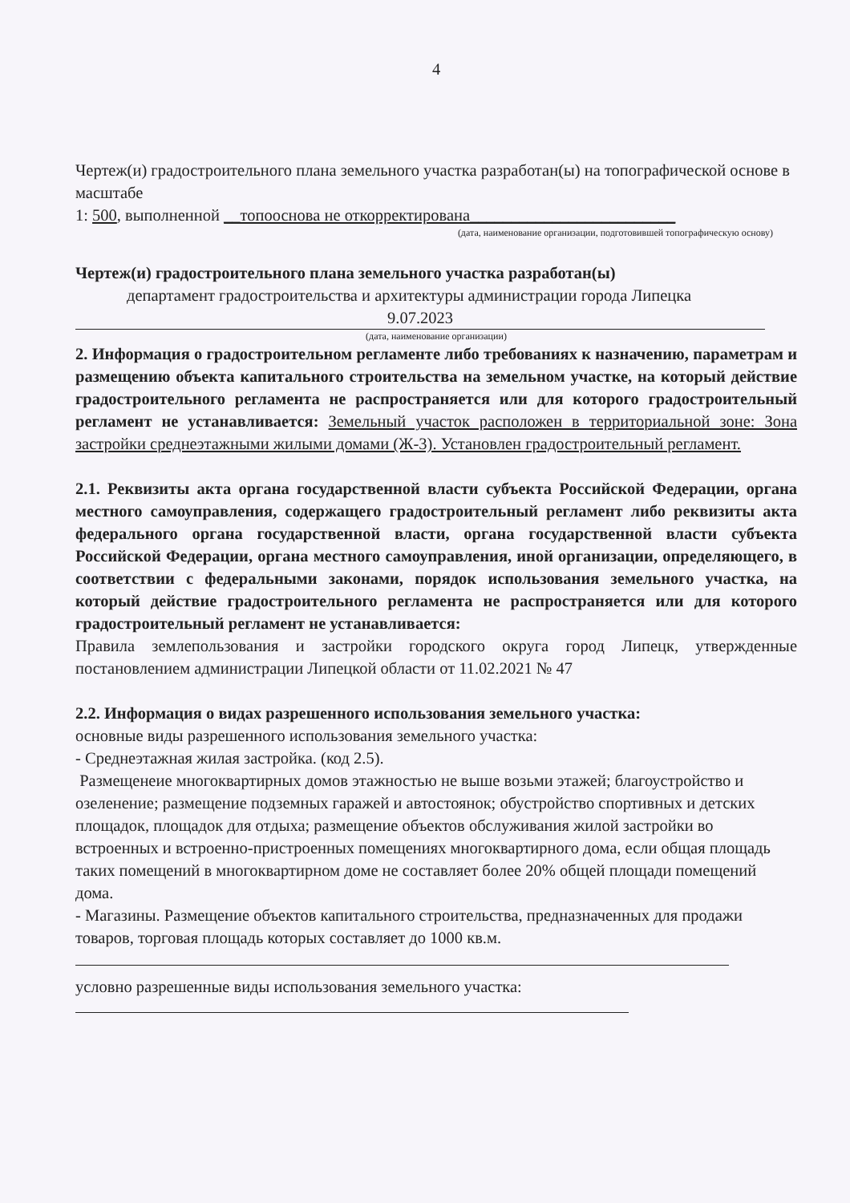4
Чертеж(и) градостроительного плана земельного участка разработан(ы) на топографической основе в масштабе
1: 500, выполненной __топооснова не откорректирована_________________________
(дата, наименование организации, подготовившей топографическую основу)
Чертеж(и) градостроительного плана земельного участка разработан(ы)
департамент градостроительства и архитектуры администрации города Липецка
9.07.2023
(дата, наименование организации)
2. Информация о градостроительном регламенте либо требованиях к назначению, параметрам и размещению объекта капитального строительства на земельном участке, на который действие градостроительного регламента не распространяется или для которого градостроительный регламент не устанавливается: Земельный участок расположен в территориальной зоне: Зона застройки среднеэтажными жилыми домами (Ж-3). Установлен градостроительный регламент.
2.1. Реквизиты акта органа государственной власти субъекта Российской Федерации, органа местного самоуправления, содержащего градостроительный регламент либо реквизиты акта федерального органа государственной власти, органа государственной власти субъекта Российской Федерации, органа местного самоуправления, иной организации, определяющего, в соответствии с федеральными законами, порядок использования земельного участка, на который действие градостроительного регламента не распространяется или для которого градостроительный регламент не устанавливается:
Правила землепользования и застройки городского округа город Липецк, утвержденные постановлением администрации Липецкой области от 11.02.2021 № 47
2.2. Информация о видах разрешенного использования земельного участка:
основные виды разрешенного использования земельного участка:
- Среднеэтажная жилая застройка. (код 2.5).
Размещенеие многоквартирных домов этажностью не выше возьми этажей; благоустройство и озеленение; размещение подземных гаражей и автостоянок; обустройство спортивных и детских площадок, площадок для отдыха; размещение объектов обслуживания жилой застройки во встроенных и встроенно-пристроенных помещениях многоквартирного дома, если общая площадь таких помещений в многоквартирном доме не составляет более 20% общей площади помещений дома.
- Магазины. Размещение объектов капитального строительства, предназначенных для продажи товаров, торговая площадь которых составляет до 1000 кв.м.
условно разрешенные виды использования земельного участка: